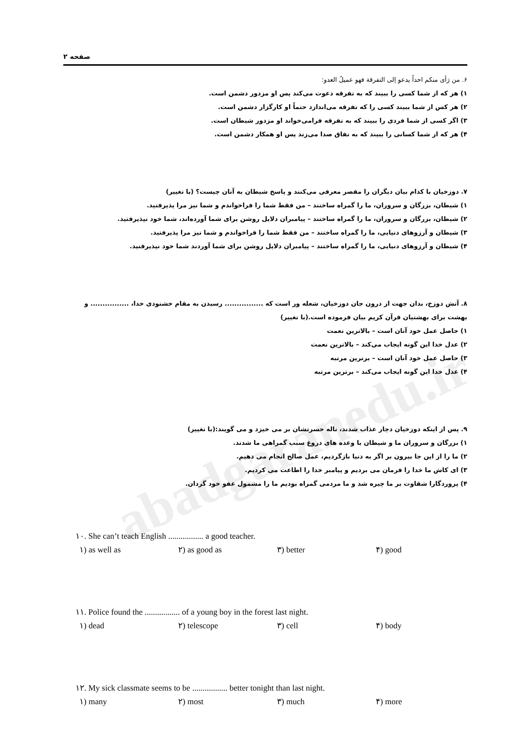abadgaranedu.ir
صفحه ۲
۶. من رَأی منکم احداً یدعو اِلی التفرقة فهو عمیلُ العدو:
۱) هر که از شما کسی را ببیند که به تفرقه دعوت می‌کند پس او مزدور دشمن است.
۲) هر کس از شما ببیند کسی را که تفرقه می‌اندازد حتماً او کارگزار دشمن است.
۳) اگر کسی از شما فردی را ببیند که به تفرقه فرامی‌خواند او مزدور شیطان است.
۴) هر که از شما کسانی را ببیند که به نفاق صدا می‌زند پس او همکار دشمن است.
۷. دوزخیان با کدام بیان دیگران را مقصر معرفی می‌کنند و پاسخ شیطان به آنان چیست؟ (با تغییر)
۱) شیطان، بزرگان و سروران، ما را گمراه ساختند – من فقط شما را فراخواندم و شما نیز مرا پذیرفتید.
۲) شیطان، بزرگان و سروران، ما را گمراه ساختند – پیامبران دلایل روشن برای شما آورده‌اند، شما خود نپذیرفتید.
۳) شیطان و آرزوهای دنیایی، ما را گمراه ساختند – من فقط شما را فراخواندم و شما نیز مرا پذیرفتید.
۴) شیطان و آرزوهای دنیایی، ما را گمراه ساختند – پیامبران دلایل روشن برای شما آوردند شما خود نپذیرفتید.
۸. آتش دوزخ، بدان جهت از درون جان دوزخیان، شعله ور است که ................ رسیدن به مقام خشنودی خدا، ................ و بهشت برای بهشتیان قرآن کریم بیان فرموده است.(با تغییر)
۱) حاصل عمل خود آنان است – بالاترین نعمت
۲) عدل خدا این گونه ایجاب می‌کند – بالاترین نعمت
۳) حاصل عمل خود آنان است – برترین مرتبه
۴) عدل خدا این گونه ایجاب می‌کند – برترین مرتبه
۹. پس از اینکه دوزخیان دچار عذاب شدند، ناله حسرتشان بر می خیزد و می گویند:(با تغییر)
۱) بزرگان و سروران ما و شیطان با وعده های دروغ سبب گمراهی ما شدند.
۲) ما را از این جا بیرون بر اگر به دنیا بازگردیم، عمل صالح انجام می دهیم.
۳) ای کاش ما خدا را فرمان می بردیم و پیامبر خدا را اطاعت می کردیم.
۴) پروردگارا شقاوت بر ما چیره شد و ما مردمی گمراه بودیم ما را مشمول عفو خود گردان.
۱۰. She can’t teach English ................. a good teacher.
۱) as well as ۲) as good as ۳) better ۴) good
۱۱. Police found the ................. of a young boy in the forest last night.
۱) dead ۲) telescope ۳) cell ۴) body
۱۲. My sick classmate seems to be ................. better tonight than last night.
۱) many ۲) most ۳) much ۴) more